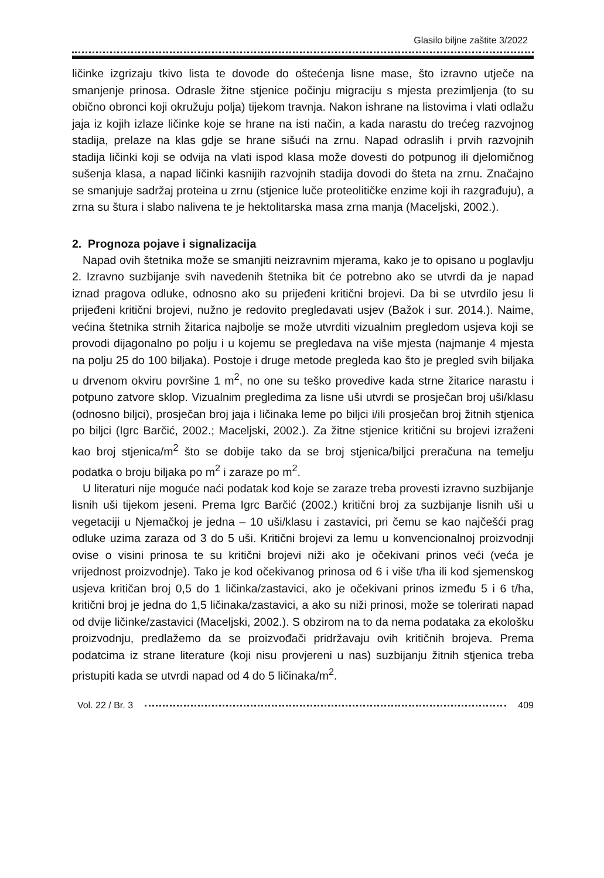Glasilo biljne zaštite 3/2022
ličinke izgrizaju tkivo lista te dovode do oštećenja lisne mase, što izravno utječe na smanjenje prinosa. Odrasle žitne stjenice počinju migraciju s mjesta prezimljenja (to su obično obronci koji okružuju polja) tijekom travnja. Nakon ishrane na listovima i vlati odlažu jaja iz kojih izlaze ličinke koje se hrane na isti način, a kada narastu do trećeg razvojnog stadija, prelaze na klas gdje se hrane sišući na zrnu. Napad odraslih i prvih razvojnih stadija ličinki koji se odvija na vlati ispod klasa može dovesti do potpunog ili djelomičnog sušenja klasa, a napad ličinki kasnijih razvojnih stadija dovodi do šteta na zrnu. Značajno se smanjuje sadržaj proteina u zrnu (stjenice luče proteolitičke enzime koji ih razgrađuju), a zrna su štura i slabo nalivena te je hektolitarska masa zrna manja (Maceljski, 2002.).
2. Prognoza pojave i signalizacija
Napad ovih štetnika može se smanjiti neizravnim mjerama, kako je to opisano u poglavlju 2. Izravno suzbijanje svih navedenih štetnika bit će potrebno ako se utvrdi da je napad iznad pragova odluke, odnosno ako su prijeđeni kritični brojevi. Da bi se utvrdilo jesu li prijeđeni kritični brojevi, nužno je redovito pregledavati usjev (Bažok i sur. 2014.). Naime, većina štetnika strnih žitarica najbolje se može utvrditi vizualnim pregledom usjeva koji se provodi dijagonalno po polju i u kojemu se pregledava na više mjesta (najmanje 4 mjesta na polju 25 do 100 biljaka). Postoje i druge metode pregleda kao što je pregled svih biljaka u drvenom okviru površine 1 m<sup>2</sup>, no one su teško provedive kada strne žitarice narastu i potpuno zatvore sklop. Vizualnim pregledima za lisne uši utvrdi se prosječan broj uši/klasu (odnosno biljci), prosječan broj jaja i ličinaka leme po biljci i/ili prosječan broj žitnih stjenica po biljci (Igrc Barčić, 2002.; Maceljski, 2002.). Za žitne stjenice kritični su brojevi izraženi kao broj stjenica/m<sup>2</sup> što se dobije tako da se broj stjenica/biljci preračuna na temelju podatka o broju biljaka po m<sup>2</sup> i zaraze po m<sup>2</sup>.
U literaturi nije moguće naći podatak kod koje se zaraze treba provesti izravno suzbijanje lisnih uši tijekom jeseni. Prema Igrc Barčić (2002.) kritični broj za suzbijanje lisnih uši u vegetaciji u Njemačkoj je jedna – 10 uši/klasu i zastavici, pri čemu se kao najčešći prag odluke uzima zaraza od 3 do 5 uši. Kritični brojevi za lemu u konvencionalnoj proizvodnji ovise o visini prinosa te su kritični brojevi niži ako je očekivani prinos veći (veća je vrijednost proizvodnje). Tako je kod očekivanog prinosa od 6 i više t/ha ili kod sjemenskog usjeva kritičan broj 0,5 do 1 ličinka/zastavici, ako je očekivani prinos između 5 i 6 t/ha, kritični broj je jedna do 1,5 ličinaka/zastavici, a ako su niži prinosi, može se tolerirati napad od dvije ličinke/zastavici (Maceljski, 2002.). S obzirom na to da nema podataka za ekološku proizvodnju, predlažemo da se proizvođači pridržavaju ovih kritičnih brojeva. Prema podatcima iz strane literature (koji nisu provjereni u nas) suzbijanju žitnih stjenica treba pristupiti kada se utvrdi napad od 4 do 5 ličinaka/m<sup>2</sup>.
Vol. 22 / Br. 3 409